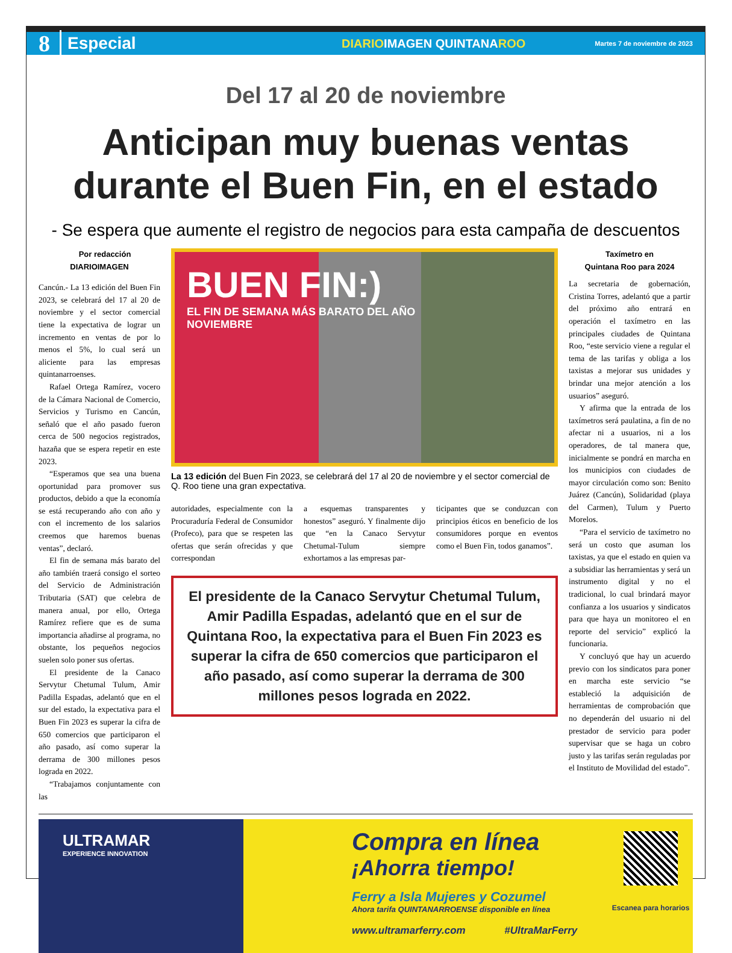8 Especial DIARIOIMAGEN QUINTANAROO Martes 7 de noviembre de 2023
Del 17 al 20 de noviembre
Anticipan muy buenas ventas
durante el Buen Fin, en el estado
- Se espera que aumente el registro de negocios para esta campaña de descuentos
Por redacción DIARIOIMAGEN
Cancún.- La 13 edición del Buen Fin 2023, se celebrará del 17 al 20 de noviembre y el sector comercial tiene la expectativa de lograr un incremento en ventas de por lo menos el 5%, lo cual será un aliciente para las empresas quintanarroenses.
Rafael Ortega Ramírez, vocero de la Cámara Nacional de Comercio, Servicios y Turismo en Cancún, señaló que el año pasado fueron cerca de 500 negocios registrados, hazaña que se espera repetir en este 2023.
“Esperamos que sea una buena oportunidad para promover sus productos, debido a que la economía se está recuperando año con año y con el incremento de los salarios creemos que haremos buenas ventas”, declaró.
El fin de semana más barato del año también traerá consigo el sorteo del Servicio de Administración Tributaria (SAT) que celebra de manera anual, por ello, Ortega Ramírez refiere que es de suma importancia añadirse al programa, no obstante, los pequeños negocios suelen solo poner sus ofertas.
El presidente de la Canaco Servytur Chetumal Tulum, Amir Padilla Espadas, adelantó que en el sur del estado, la expectativa para el Buen Fin 2023 es superar la cifra de 650 comercios que participaron el año pasado, así como superar la derrama de 300 millones pesos lograda en 2022.
“Trabajamos conjuntamente con las
BUEN FIN:)
EL FIN DE SEMANA MÁS BARATO DEL AÑO
NOVIEMBRE
La 13 edición del Buen Fin 2023, se celebrará del 17 al 20 de noviembre y el sector comercial de Q. Roo tiene una gran expectativa.
autoridades, especialmente con la Procuraduría Federal de Consumidor (Profeco), para que se respeten las ofertas que serán ofrecidas y que correspondan
a esquemas transparentes y honestos” aseguró. Y finalmente dijo que “en la Canaco Servytur Chetumal-Tulum siempre exhortamos a las empresas par-
ticipantes que se conduzcan con principios éticos en beneficio de los consumidores porque en eventos como el Buen Fin, todos ganamos”.
El presidente de la Canaco Servytur Chetumal Tulum, Amir Padilla Espadas, adelantó que en el sur de Quintana Roo, la expectativa para el Buen Fin 2023 es superar la cifra de 650 comercios que participaron el año pasado, así como superar la derrama de 300 millones pesos lograda en 2022.
Taxímetro en
Quintana Roo para 2024
La secretaria de gobernación, Cristina Torres, adelantó que a partir del próximo año entrará en operación el taxímetro en las principales ciudades de Quintana Roo, “este servicio viene a regular el tema de las tarifas y obliga a los taxistas a mejorar sus unidades y brindar una mejor atención a los usuarios” aseguró.
Y afirma que la entrada de los taxímetros será paulatina, a fin de no afectar ni a usuarios, ni a los operadores, de tal manera que, inicialmente se pondrá en marcha en los municipios con ciudades de mayor circulación como son: Benito Juárez (Cancún), Solidaridad (playa del Carmen), Tulum y Puerto Morelos.
“Para el servicio de taxímetro no será un costo que asuman los taxistas, ya que el estado en quien va a subsidiar las herramientas y será un instrumento digital y no el tradicional, lo cual brindará mayor confianza a los usuarios y sindicatos para que haya un monitoreo el en reporte del servicio” explicó la funcionaria.
Y concluyó que hay un acuerdo previo con los sindicatos para poner en marcha este servicio “se estableció la adquisición de herramientas de comprobación que no dependerán del usuario ni del prestador de servicio para poder supervisar que se haga un cobro justo y las tarifas serán reguladas por el Instituto de Movilidad del estado”.
ULTRAMAR
EXPERIENCE INNOVATION
Compra en línea
¡Ahorra tiempo!
Ferry a Isla Mujeres y Cozumel
Ahora tarifa QUINTANARROENSE disponible en línea
www.ultramarferry.com #UltraMarFerry
Escanea para horarios